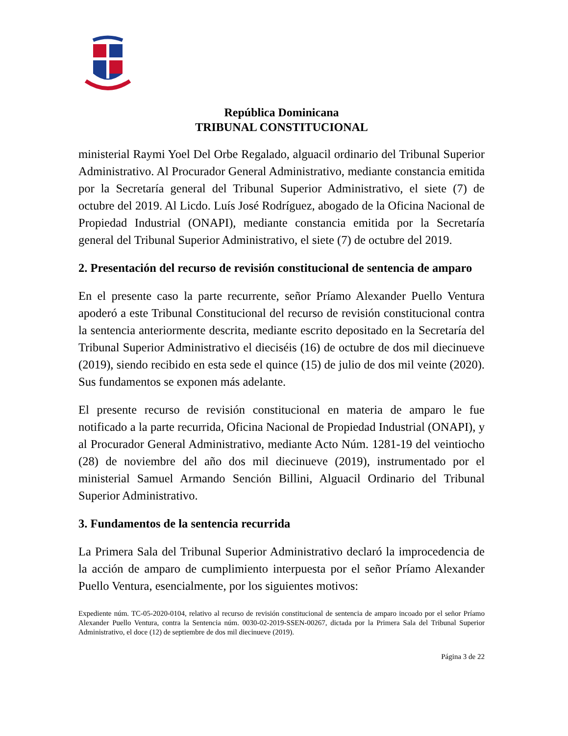República Dominicana
TRIBUNAL CONSTITUCIONAL
ministerial Raymi Yoel Del Orbe Regalado, alguacil ordinario del Tribunal Superior Administrativo. Al Procurador General Administrativo, mediante constancia emitida por la Secretaría general del Tribunal Superior Administrativo, el siete (7) de octubre del 2019. Al Licdo. Luís José Rodríguez, abogado de la Oficina Nacional de Propiedad Industrial (ONAPI), mediante constancia emitida por la Secretaría general del Tribunal Superior Administrativo, el siete (7) de octubre del 2019.
2. Presentación del recurso de revisión constitucional de sentencia de amparo
En el presente caso la parte recurrente, señor Príamo Alexander Puello Ventura apoderó a este Tribunal Constitucional del recurso de revisión constitucional contra la sentencia anteriormente descrita, mediante escrito depositado en la Secretaría del Tribunal Superior Administrativo el dieciséis (16) de octubre de dos mil diecinueve (2019), siendo recibido en esta sede el quince (15) de julio de dos mil veinte (2020). Sus fundamentos se exponen más adelante.
El presente recurso de revisión constitucional en materia de amparo le fue notificado a la parte recurrida, Oficina Nacional de Propiedad Industrial (ONAPI), y al Procurador General Administrativo, mediante Acto Núm. 1281-19 del veintiocho (28) de noviembre del año dos mil diecinueve (2019), instrumentado por el ministerial Samuel Armando Sención Billini, Alguacil Ordinario del Tribunal Superior Administrativo.
3. Fundamentos de la sentencia recurrida
La Primera Sala del Tribunal Superior Administrativo declaró la improcedencia de la acción de amparo de cumplimiento interpuesta por el señor Príamo Alexander Puello Ventura, esencialmente, por los siguientes motivos:
Expediente núm. TC-05-2020-0104, relativo al recurso de revisión constitucional de sentencia de amparo incoado por el señor Príamo Alexander Puello Ventura, contra la Sentencia núm. 0030-02-2019-SSEN-00267, dictada por la Primera Sala del Tribunal Superior Administrativo, el doce (12) de septiembre de dos mil diecinueve (2019).
Página 3 de 22